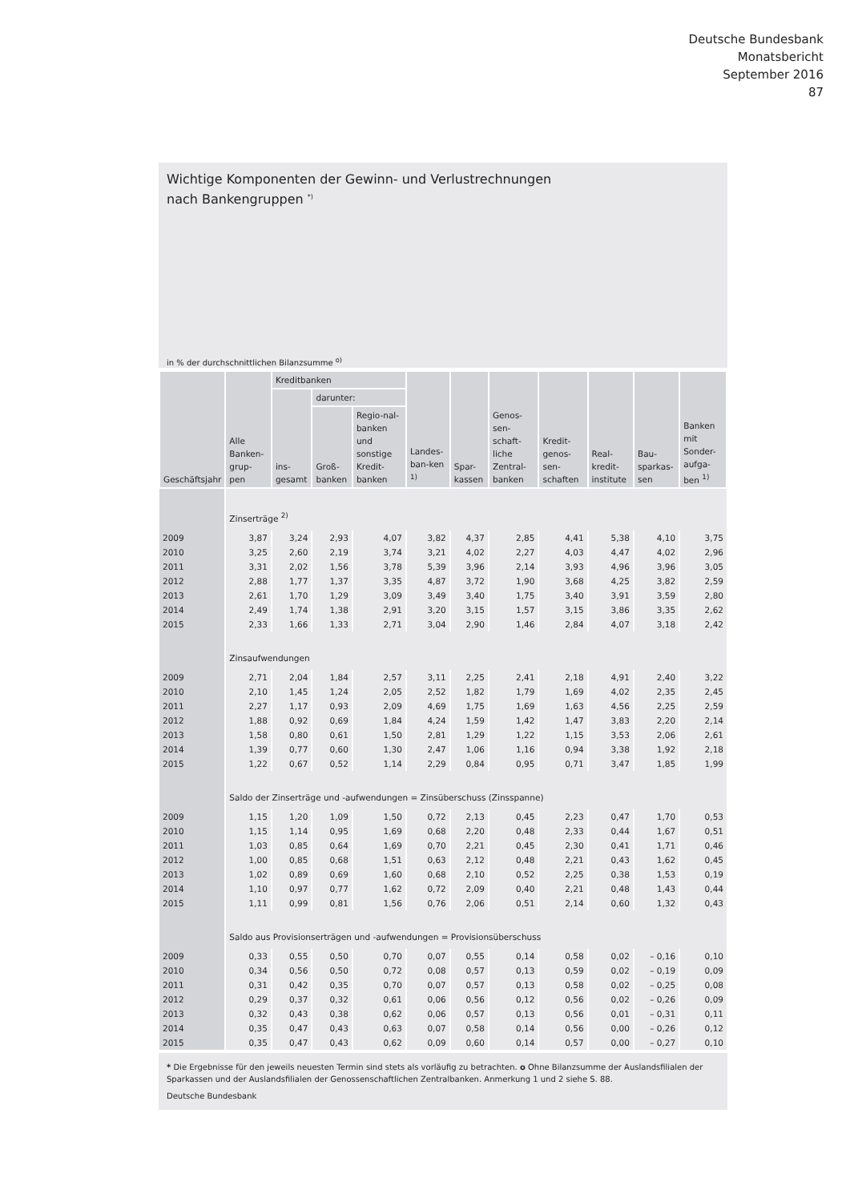Deutsche Bundesbank
Monatsbericht
September 2016
87
Wichtige Komponenten der Gewinn- und Verlustrechnungen
nach Bankengruppen <sup>*)</sup>
in % der durchschnittlichen Bilanzsumme <sup>o)</sup>
| Geschäftsjahr | Alle Banken-grup-pen | Kreditbanken | | | Landes-ban-ken <sup>1)</sup> | Spar-kassen | Genos-sen-schaft-liche Zentral-banken | Kredit-genos-sen-schaften | Real-kredit-institute | Bau-sparkas-sen | Banken mit Sonder-aufga-ben <sup>1)</sup> |
| --- | --- | --- | --- | --- | --- | --- | --- | --- | --- | --- | --- |
| | | ins-gesamt | darunter: | | | | | | | | |
| | | | Groß-banken | Regio-nal-banken und sonstige Kredit-banken | | | | | | | |
| | Zinserträge <sup>2)</sup> | | | | | | | | | | |
| 2009 | 3,87 | 3,24 | 2,93 | 4,07 | 3,82 | 4,37 | 2,85 | 4,41 | 5,38 | 4,10 | 3,75 |
| 2010 | 3,25 | 2,60 | 2,19 | 3,74 | 3,21 | 4,02 | 2,27 | 4,03 | 4,47 | 4,02 | 2,96 |
| 2011 | 3,31 | 2,02 | 1,56 | 3,78 | 5,39 | 3,96 | 2,14 | 3,93 | 4,96 | 3,96 | 3,05 |
| 2012 | 2,88 | 1,77 | 1,37 | 3,35 | 4,87 | 3,72 | 1,90 | 3,68 | 4,25 | 3,82 | 2,59 |
| 2013 | 2,61 | 1,70 | 1,29 | 3,09 | 3,49 | 3,40 | 1,75 | 3,40 | 3,91 | 3,59 | 2,80 |
| 2014 | 2,49 | 1,74 | 1,38 | 2,91 | 3,20 | 3,15 | 1,57 | 3,15 | 3,86 | 3,35 | 2,62 |
| 2015 | 2,33 | 1,66 | 1,33 | 2,71 | 3,04 | 2,90 | 1,46 | 2,84 | 4,07 | 3,18 | 2,42 |
| | Zinsaufwendungen | | | | | | | | | | |
| 2009 | 2,71 | 2,04 | 1,84 | 2,57 | 3,11 | 2,25 | 2,41 | 2,18 | 4,91 | 2,40 | 3,22 |
| 2010 | 2,10 | 1,45 | 1,24 | 2,05 | 2,52 | 1,82 | 1,79 | 1,69 | 4,02 | 2,35 | 2,45 |
| 2011 | 2,27 | 1,17 | 0,93 | 2,09 | 4,69 | 1,75 | 1,69 | 1,63 | 4,56 | 2,25 | 2,59 |
| 2012 | 1,88 | 0,92 | 0,69 | 1,84 | 4,24 | 1,59 | 1,42 | 1,47 | 3,83 | 2,20 | 2,14 |
| 2013 | 1,58 | 0,80 | 0,61 | 1,50 | 2,81 | 1,29 | 1,22 | 1,15 | 3,53 | 2,06 | 2,61 |
| 2014 | 1,39 | 0,77 | 0,60 | 1,30 | 2,47 | 1,06 | 1,16 | 0,94 | 3,38 | 1,92 | 2,18 |
| 2015 | 1,22 | 0,67 | 0,52 | 1,14 | 2,29 | 0,84 | 0,95 | 0,71 | 3,47 | 1,85 | 1,99 |
| | Saldo der Zinserträge und -aufwendungen = Zinsüberschuss (Zinsspanne) | | | | | | | | | | |
| 2009 | 1,15 | 1,20 | 1,09 | 1,50 | 0,72 | 2,13 | 0,45 | 2,23 | 0,47 | 1,70 | 0,53 |
| 2010 | 1,15 | 1,14 | 0,95 | 1,69 | 0,68 | 2,20 | 0,48 | 2,33 | 0,44 | 1,67 | 0,51 |
| 2011 | 1,03 | 0,85 | 0,64 | 1,69 | 0,70 | 2,21 | 0,45 | 2,30 | 0,41 | 1,71 | 0,46 |
| 2012 | 1,00 | 0,85 | 0,68 | 1,51 | 0,63 | 2,12 | 0,48 | 2,21 | 0,43 | 1,62 | 0,45 |
| 2013 | 1,02 | 0,89 | 0,69 | 1,60 | 0,68 | 2,10 | 0,52 | 2,25 | 0,38 | 1,53 | 0,19 |
| 2014 | 1,10 | 0,97 | 0,77 | 1,62 | 0,72 | 2,09 | 0,40 | 2,21 | 0,48 | 1,43 | 0,44 |
| 2015 | 1,11 | 0,99 | 0,81 | 1,56 | 0,76 | 2,06 | 0,51 | 2,14 | 0,60 | 1,32 | 0,43 |
| | Saldo aus Provisionserträgen und -aufwendungen = Provisionsüberschuss | | | | | | | | | | |
| 2009 | 0,33 | 0,55 | 0,50 | 0,70 | 0,07 | 0,55 | 0,14 | 0,58 | 0,02 | – 0,16 | 0,10 |
| 2010 | 0,34 | 0,56 | 0,50 | 0,72 | 0,08 | 0,57 | 0,13 | 0,59 | 0,02 | – 0,19 | 0,09 |
| 2011 | 0,31 | 0,42 | 0,35 | 0,70 | 0,07 | 0,57 | 0,13 | 0,58 | 0,02 | – 0,25 | 0,08 |
| 2012 | 0,29 | 0,37 | 0,32 | 0,61 | 0,06 | 0,56 | 0,12 | 0,56 | 0,02 | – 0,26 | 0,09 |
| 2013 | 0,32 | 0,43 | 0,38 | 0,62 | 0,06 | 0,57 | 0,13 | 0,56 | 0,01 | – 0,31 | 0,11 |
| 2014 | 0,35 | 0,47 | 0,43 | 0,63 | 0,07 | 0,58 | 0,14 | 0,56 | 0,00 | – 0,26 | 0,12 |
| 2015 | 0,35 | 0,47 | 0,43 | 0,62 | 0,09 | 0,60 | 0,14 | 0,57 | 0,00 | – 0,27 | 0,10 |
* Die Ergebnisse für den jeweils neuesten Termin sind stets als vorläufig zu betrachten. o Ohne Bilanzsumme der Auslandsfilialen der Sparkassen und der Auslandsfilialen der Genossenschaftlichen Zentralbanken. Anmerkung 1 und 2 siehe S. 88.
Deutsche Bundesbank